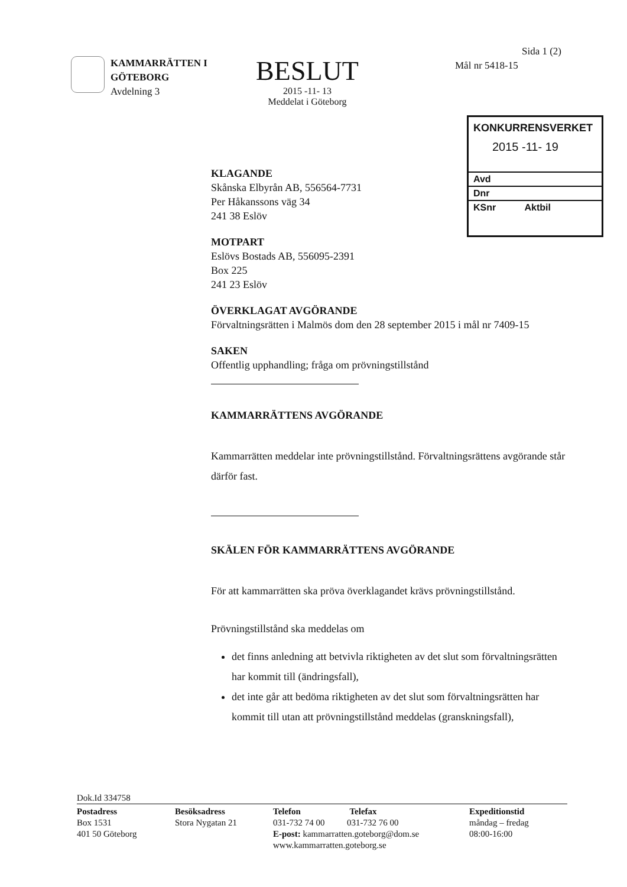KAMMARRÄTTEN I
GÖTEBORG
Avdelning 3
BESLUT
2015 -11- 13
Meddelat i Göteborg
Sida 1 (2)
Mål nr 5418-15
KONKURRENSVERKET
2015 -11- 19
Avd
Dnr
KSnr Aktbil
KLAGANDE
Skånska Elbyrån AB, 556564-7731
Per Håkanssons väg 34
241 38 Eslöv
MOTPART
Eslövs Bostads AB, 556095-2391
Box 225
241 23 Eslöv
ÖVERKLAGAT AVGÖRANDE
Förvaltningsrätten i Malmös dom den 28 september 2015 i mål nr 7409-15
SAKEN
Offentlig upphandling; fråga om prövningstillstånd
KAMMARRÄTTENS AVGÖRANDE
Kammarrätten meddelar inte prövningstillstånd. Förvaltningsrättens avgörande står därför fast.
SKÄLEN FÖR KAMMARRÄTTENS AVGÖRANDE
För att kammarrätten ska pröva överklagandet krävs prövningstillstånd.
Prövningstillstånd ska meddelas om
det finns anledning att betvivla riktigheten av det slut som förvaltningsrätten har kommit till (ändringsfall),
det inte går att bedöma riktigheten av det slut som förvaltningsrätten har kommit till utan att prövningstillstånd meddelas (granskningsfall),
Dok.Id 334758
Postadress
Box 1531
401 50 Göteborg
Besöksadress
Stora Nygatan 21
Telefon Telefax
031-732 74 00 031-732 76 00
E-post: kammarratten.goteborg@dom.se
www.kammarratten.goteborg.se
Expeditionstid
måndag – fredag
08:00-16:00